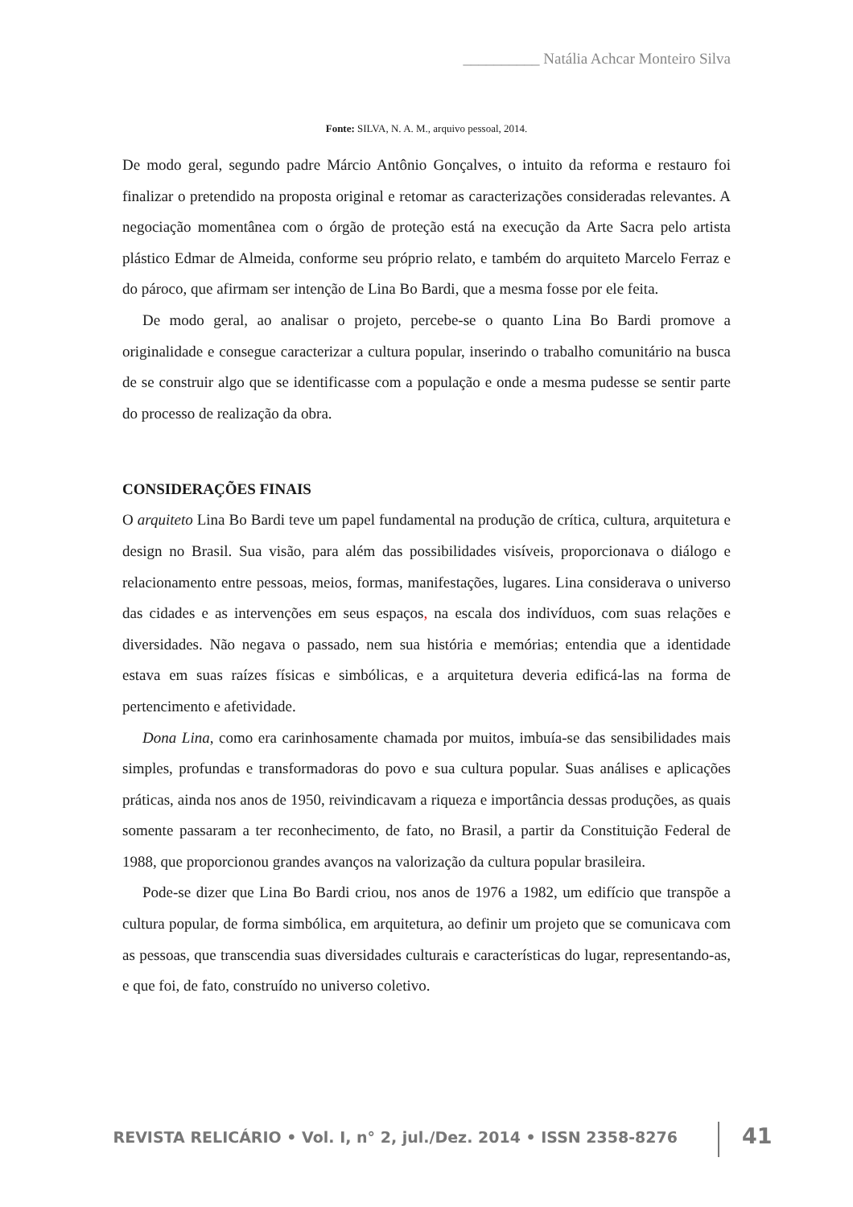__________ Natália Achcar Monteiro Silva
Fonte: SILVA, N. A. M., arquivo pessoal, 2014.
De modo geral, segundo padre Márcio Antônio Gonçalves, o intuito da reforma e restauro foi finalizar o pretendido na proposta original e retomar as caracterizações consideradas relevantes. A negociação momentânea com o órgão de proteção está na execução da Arte Sacra pelo artista plástico Edmar de Almeida, conforme seu próprio relato, e também do arquiteto Marcelo Ferraz e do pároco, que afirmam ser intenção de Lina Bo Bardi, que a mesma fosse por ele feita.
De modo geral, ao analisar o projeto, percebe-se o quanto Lina Bo Bardi promove a originalidade e consegue caracterizar a cultura popular, inserindo o trabalho comunitário na busca de se construir algo que se identificasse com a população e onde a mesma pudesse se sentir parte do processo de realização da obra.
CONSIDERAÇÕES FINAIS
O arquiteto Lina Bo Bardi teve um papel fundamental na produção de crítica, cultura, arquitetura e design no Brasil. Sua visão, para além das possibilidades visíveis, proporcionava o diálogo e relacionamento entre pessoas, meios, formas, manifestações, lugares. Lina considerava o universo das cidades e as intervenções em seus espaços, na escala dos indivíduos, com suas relações e diversidades. Não negava o passado, nem sua história e memórias; entendia que a identidade estava em suas raízes físicas e simbólicas, e a arquitetura deveria edificá-las na forma de pertencimento e afetividade.
Dona Lina, como era carinhosamente chamada por muitos, imbuía-se das sensibilidades mais simples, profundas e transformadoras do povo e sua cultura popular. Suas análises e aplicações práticas, ainda nos anos de 1950, reivindicavam a riqueza e importância dessas produções, as quais somente passaram a ter reconhecimento, de fato, no Brasil, a partir da Constituição Federal de 1988, que proporcionou grandes avanços na valorização da cultura popular brasileira.
Pode-se dizer que Lina Bo Bardi criou, nos anos de 1976 a 1982, um edifício que transpõe a cultura popular, de forma simbólica, em arquitetura, ao definir um projeto que se comunicava com as pessoas, que transcendia suas diversidades culturais e características do lugar, representando-as, e que foi, de fato, construído no universo coletivo.
REVISTA RELICÁRIO • Vol. I, n° 2, jul./Dez. 2014 • ISSN 2358-8276
41